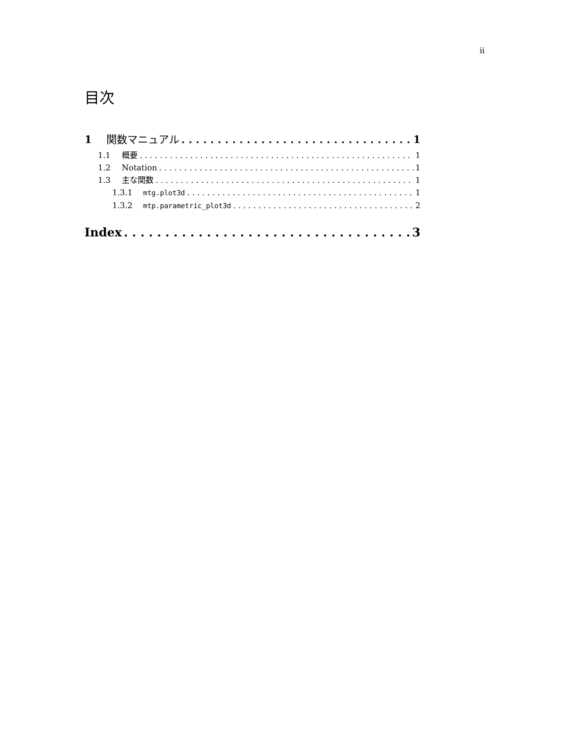ii
目次
1 関数マニュアル 1
1.1 概要 1
1.2 Notation 1
1.3 主な関数 1
1.3.1 mtg.plot3d 1
1.3.2 mtp.parametric_plot3d 2
Index 3